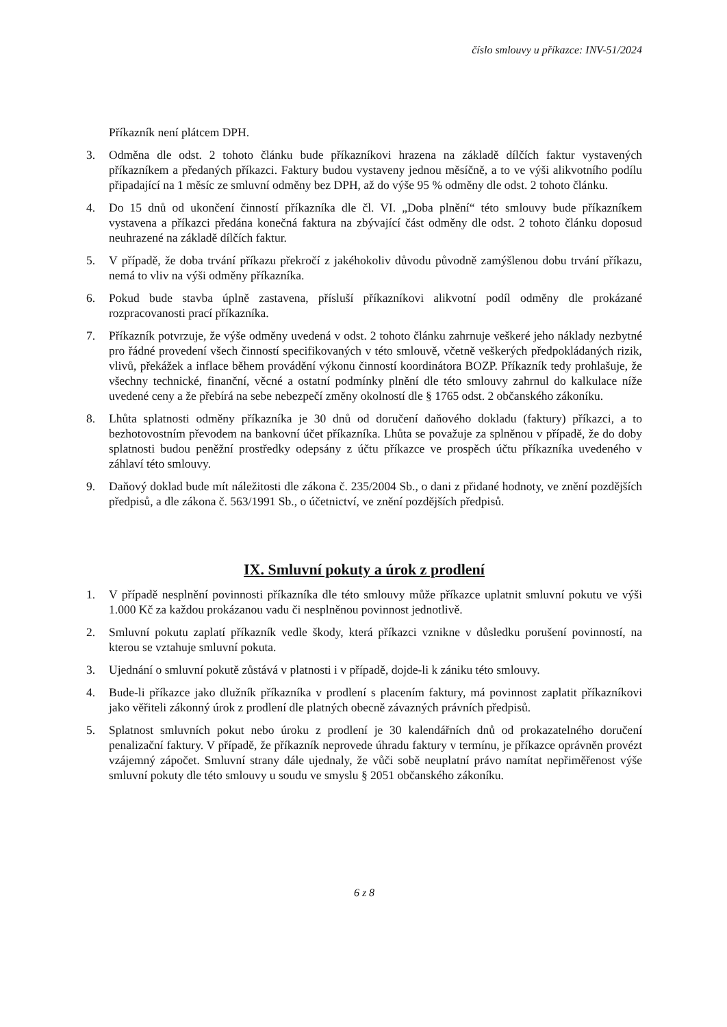číslo smlouvy u příkazce: INV-51/2024
Příkazník není plátcem DPH.
3. Odměna dle odst. 2 tohoto článku bude příkazníkovi hrazena na základě dílčích faktur vystavených příkazníkem a předaných příkazci. Faktury budou vystaveny jednou měsíčně, a to ve výši alikvotního podílu připadající na 1 měsíc ze smluvní odměny bez DPH, až do výše 95 % odměny dle odst. 2 tohoto článku.
4. Do 15 dnů od ukončení činností příkazníka dle čl. VI. „Doba plnění“ této smlouvy bude příkazníkem vystavena a příkazci předána konečná faktura na zbývající část odměny dle odst. 2 tohoto článku doposud neuhrazené na základě dílčích faktur.
5. V případě, že doba trvání příkazu překročí z jakéhokoliv důvodu původně zamýšlenou dobu trvání příkazu, nemá to vliv na výši odměny příkazníka.
6. Pokud bude stavba úplně zastavena, přísluší příkazníkovi alikvotní podíl odměny dle prokázané rozpracovanosti prací příkazníka.
7. Příkazník potvrzuje, že výše odměny uvedená v odst. 2 tohoto článku zahrnuje veškeré jeho náklady nezbytné pro řádné provedení všech činností specifikovaných v této smlouvě, včetně veškerých předpokládaných rizik, vlivů, překážek a inflace během provádění výkonu činností koordinátora BOZP. Příkazník tedy prohlašuje, že všechny technické, finanční, věcné a ostatní podmínky plnění dle této smlouvy zahrnul do kalkulace níže uvedené ceny a že přebírá na sebe nebezpečí změny okolností dle § 1765 odst. 2 občanského zákoníku.
8. Lhůta splatnosti odměny příkazníka je 30 dnů od doručení daňového dokladu (faktury) příkazci, a to bezhotovostním převodem na bankovní účet příkazníka. Lhůta se považuje za splněnou v případě, že do doby splatnosti budou peněžní prostředky odepsány z účtu příkazce ve prospěch účtu příkazníka uvedeného v záhlaví této smlouvy.
9. Daňový doklad bude mít náležitosti dle zákona č. 235/2004 Sb., o dani z přidané hodnoty, ve znění pozdějších předpisů, a dle zákona č. 563/1991 Sb., o účetnictví, ve znění pozdějších předpisů.
IX. Smluvní pokuty a úrok z prodlení
1. V případě nesplnění povinnosti příkazníka dle této smlouvy může příkazce uplatnit smluvní pokutu ve výši 1.000 Kč za každou prokázanou vadu či nesplněnou povinnost jednotlivě.
2. Smluvní pokutu zaplatí příkazník vedle škody, která příkazci vznikne v důsledku porušení povinností, na kterou se vztahuje smluvní pokuta.
3. Ujednání o smluvní pokutě zůstává v platnosti i v případě, dojde-li k zániku této smlouvy.
4. Bude-li příkazce jako dlužník příkazníka v prodlení s placením faktury, má povinnost zaplatit příkazníkovi jako věřiteli zákonný úrok z prodlení dle platných obecně závazných právních předpisů.
5. Splatnost smluvních pokut nebo úroku z prodlení je 30 kalendářních dnů od prokazatelného doručení penalizační faktury. V případě, že příkazník neprovede úhradu faktury v termínu, je příkazce oprávněn provézt vzájemný zápočet. Smluvní strany dále ujednaly, že vůči sobě neuplatní právo namítat nepřiměřenost výše smluvní pokuty dle této smlouvy u soudu ve smyslu § 2051 občanského zákoníku.
6 z 8